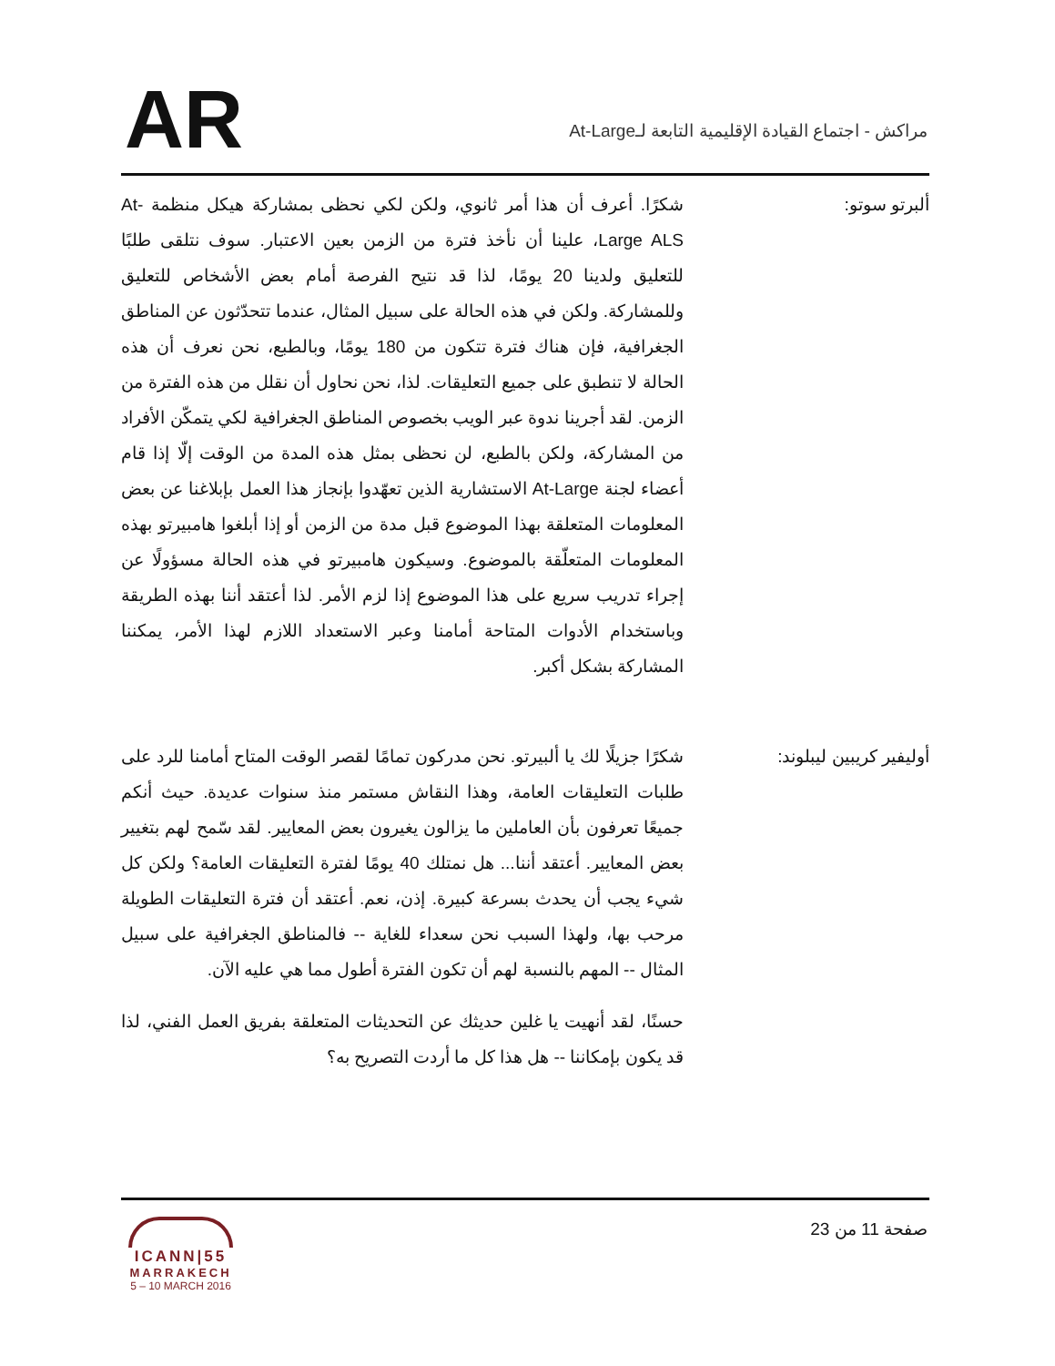AR
مراكش - اجتماع القيادة الإقليمية التابعة لـAt-Large
ألبرتو سوتو: شكرًا. أعرف أن هذا أمر ثانوي، ولكن لكي نحظى بمشاركة هيكل منظمة At-Large ALS، علينا أن نأخذ فترة من الزمن بعين الاعتبار. سوف نتلقى طلبًا للتعليق ولدينا 20 يومًا، لذا قد نتيح الفرصة أمام بعض الأشخاص للتعليق وللمشاركة. ولكن في هذه الحالة على سبيل المثال، عندما تتحدّثون عن المناطق الجغرافية، فإن هناك فترة تتكون من 180 يومًا، وبالطبع، نحن نعرف أن هذه الحالة لا تنطبق على جميع التعليقات. لذا، نحن نحاول أن نقلل من هذه الفترة من الزمن. لقد أجرينا ندوة عبر الويب بخصوص المناطق الجغرافية لكي يتمكّن الأفراد من المشاركة، ولكن بالطبع، لن نحظى بمثل هذه المدة من الوقت إلّا إذا قام أعضاء لجنة At-Large الاستشارية الذين تعهّدوا بإنجاز هذا العمل بإبلاغنا عن بعض المعلومات المتعلقة بهذا الموضوع قبل مدة من الزمن أو إذا أبلغوا هامبيرتو بهذه المعلومات المتعلّقة بالموضوع. وسيكون هامبيرتو في هذه الحالة مسؤولًا عن إجراء تدريب سريع على هذا الموضوع إذا لزم الأمر. لذا أعتقد أننا بهذه الطريقة وباستخدام الأدوات المتاحة أمامنا وعبر الاستعداد اللازم لهذا الأمر، يمكننا المشاركة بشكل أكبر.
أوليفير كريبين ليبلوند: شكرًا جزيلًا لك يا ألبيرتو. نحن مدركون تمامًا لقصر الوقت المتاح أمامنا للرد على طلبات التعليقات العامة، وهذا النقاش مستمر منذ سنوات عديدة. حيث أنكم جميعًا تعرفون بأن العاملين ما يزالون يغيرون بعض المعايير. لقد سّمح لهم بتغيير بعض المعايير. أعتقد أننا... هل نمتلك 40 يومًا لفترة التعليقات العامة؟ ولكن كل شيء يجب أن يحدث بسرعة كبيرة. إذن، نعم. أعتقد أن فترة التعليقات الطويلة مرحب بها، ولهذا السبب نحن سعداء للغاية -- فالمناطق الجغرافية على سبيل المثال -- المهم بالنسبة لهم أن تكون الفترة أطول مما هي عليه الآن.
حسنًا، لقد أنهيت يا غلين حديثك عن التحديثات المتعلقة بفريق العمل الفني، لذا قد يكون بإمكاننا -- هل هذا كل ما أردت التصريح به؟
ICANN|55
MARRAKECH
5 – 10 MARCH 2016
صفحة 11 من 23